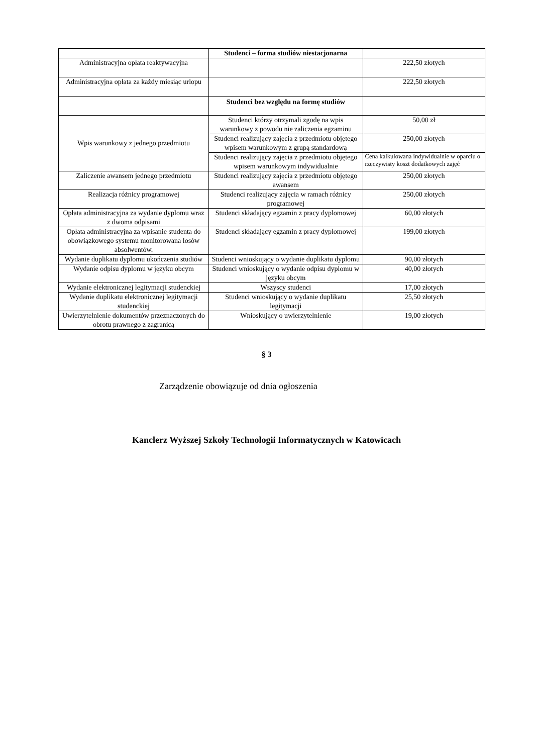| | Studenci – forma studiów niestacjonarna | |
| Administracyjna opłata reaktywacyjna | | 222,50 złotych |
| Administracyjna opłata za każdy miesiąc urlopu | | 222,50 złotych |
| | Studenci bez względu na formę studiów | |
| Wpis warunkowy z jednego przedmiotu | Studenci którzy otrzymali zgodę na wpis warunkowy z powodu nie zaliczenia egzaminu | 50,00 zł |
| | Studenci realizujący zajęcia z przedmiotu objętego wpisem warunkowym z grupą standardową | 250,00 złotych |
| | Studenci realizujący zajęcia z przedmiotu objętego wpisem warunkowym indywidualnie | Cena kalkulowana indywidualnie w oparciu o rzeczywisty koszt dodatkowych zajęć |
| Zaliczenie awansem jednego przedmiotu | Studenci realizujący zajęcia z przedmiotu objętego awansem | 250,00 złotych |
| Realizacja różnicy programowej | Studenci realizujący zajęcia w ramach różnicy programowej | 250,00 złotych |
| Opłata administracyjna za wydanie dyplomu wraz z dwoma odpisami | Studenci składający egzamin z pracy dyplomowej | 60,00 złotych |
| Opłata administracyjna za wpisanie studenta do obowiązkowego systemu monitorowana losów absolwentów. | Studenci składający egzamin z pracy dyplomowej | 199,00 złotych |
| Wydanie duplikatu dyplomu ukończenia studiów | Studenci wnioskujący o wydanie duplikatu dyplomu | 90,00 złotych |
| Wydanie odpisu dyplomu w języku obcym | Studenci wnioskujący o wydanie odpisu dyplomu w języku obcym | 40,00 złotych |
| Wydanie elektronicznej legitymacji studenckiej | Wszyscy studenci | 17,00 złotych |
| Wydanie duplikatu elektronicznej legitymacji studenckiej | Studenci wnioskujący o wydanie duplikatu legitymacji | 25,50 złotych |
| Uwierzytelnienie dokumentów przeznaczonych do obrotu prawnego z zagranicą | Wnioskujący o uwierzytelnienie | 19,00 złotych |
§ 3
Zarządzenie obowiązuje od dnia ogłoszenia
Kanclerz Wyższej Szkoły Technologii Informatycznych w Katowicach